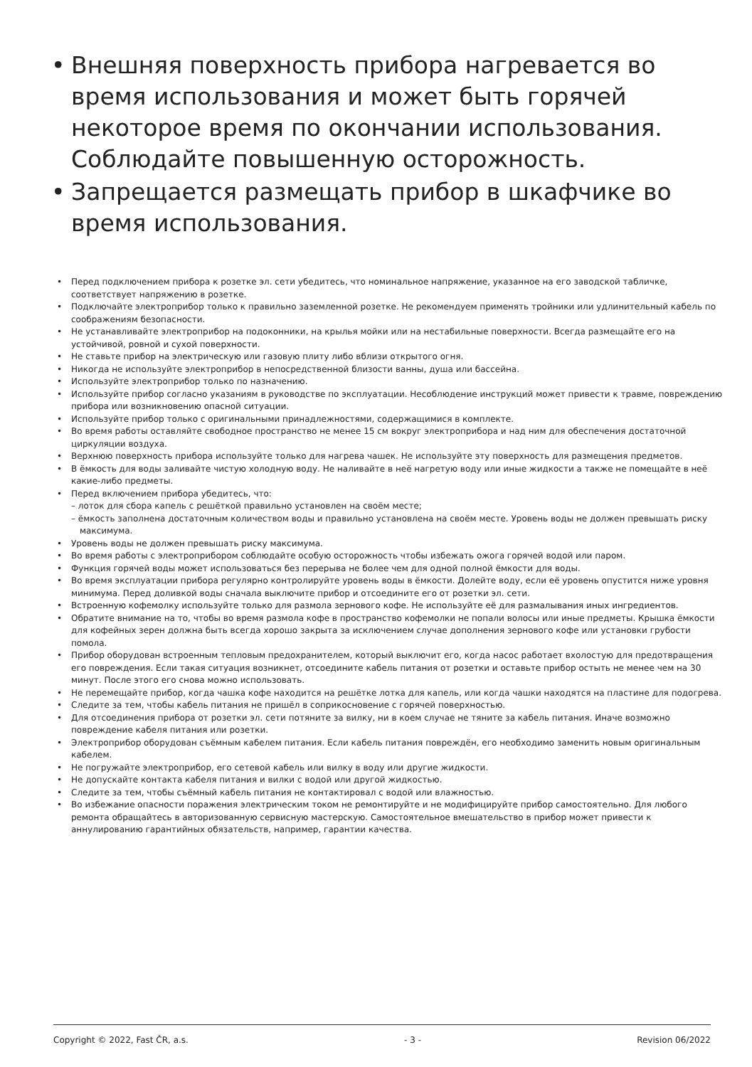• Внешняя поверхность прибора нагревается во время использования и может быть горячей некоторое время по окончании использования. Соблюдайте повышенную осторожность.
• Запрещается размещать прибор в шкафчике во время использования.
• Перед подключением прибора к розетке эл. сети убедитесь, что номинальное напряжение, указанное на его заводской табличке, соответствует напряжению в розетке.
• Подключайте электроприбор только к правильно заземленной розетке. Не рекомендуем применять тройники или удлинительный кабель по соображениям безопасности.
• Не устанавливайте электроприбор на подоконники, на крылья мойки или на нестабильные поверхности. Всегда размещайте его на устойчивой, ровной и сухой поверхности.
• Не ставьте прибор на электрическую или газовую плиту либо вблизи открытого огня.
• Никогда не используйте электроприбор в непосредственной близости ванны, душа или бассейна.
• Используйте электроприбор только по назначению.
• Используйте прибор согласно указаниям в руководстве по эксплуатации. Несоблюдение инструкций может привести к травме, повреждению прибора или возникновению опасной ситуации.
• Используйте прибор только с оригинальными принадлежностями, содержащимися в комплекте.
• Во время работы оставляйте свободное пространство не менее 15 см вокруг электроприбора и над ним для обеспечения достаточной циркуляции воздуха.
• Верхнюю поверхность прибора используйте только для нагрева чашек. Не используйте эту поверхность для размещения предметов.
• В ёмкость для воды заливайте чистую холодную воду. Не наливайте в неё нагретую воду или иные жидкости а также не помещайте в неё какие-либо предметы.
• Перед включением прибора убедитесь, что:
– лоток для сбора капель с решёткой правильно установлен на своём месте;
– ёмкость заполнена достаточным количеством воды и правильно установлена на своём месте. Уровень воды не должен превышать риску максимума.
• Уровень воды не должен превышать риску максимума.
• Во время работы с электроприбором соблюдайте особую осторожность чтобы избежать ожога горячей водой или паром.
• Функция горячей воды может использоваться без перерыва не более чем для одной полной ёмкости для воды.
• Во время эксплуатации прибора регулярно контролируйте уровень воды в ёмкости. Долейте воду, если её уровень опустится ниже уровня минимума. Перед доливкой воды сначала выключите прибор и отсоедините его от розетки эл. сети.
• Встроенную кофемолку используйте только для размола зернового кофе. Не используйте её для размалывания иных ингредиентов.
• Обратите внимание на то, чтобы во время размола кофе в пространство кофемолки не попали волосы или иные предметы. Крышка ёмкости для кофейных зерен должна быть всегда хорошо закрыта за исключением случае дополнения зернового кофе или установки грубости помола.
• Прибор оборудован встроенным тепловым предохранителем, который выключит его, когда насос работает вхолостую для предотвращения его повреждения. Если такая ситуация возникнет, отсоедините кабель питания от розетки и оставьте прибор остыть не менее чем на 30 минут. После этого его снова можно использовать.
• Не перемещайте прибор, когда чашка кофе находится на решётке лотка для капель, или когда чашки находятся на пластине для подогрева.
• Следите за тем, чтобы кабель питания не пришёл в соприкосновение с горячей поверхностью.
• Для отсоединения прибора от розетки эл. сети потяните за вилку, ни в коем случае не тяните за кабель питания. Иначе возможно повреждение кабеля питания или розетки.
• Электроприбор оборудован съёмным кабелем питания. Если кабель питания повреждён, его необходимо заменить новым оригинальным кабелем.
• Не погружайте электроприбор, его сетевой кабель или вилку в воду или другие жидкости.
• Не допускайте контакта кабеля питания и вилки с водой или другой жидкостью.
• Следите за тем, чтобы съёмный кабель питания не контактировал с водой или влажностью.
• Во избежание опасности поражения электрическим током не ремонтируйте и не модифицируйте прибор самостоятельно. Для любого ремонта обращайтесь в авторизованную сервисную мастерскую. Самостоятельное вмешательство в прибор может привести к аннулированию гарантийных обязательств, например, гарантии качества.
Copyright © 2022, Fast ČR, a.s. - 3 - Revision 06/2022